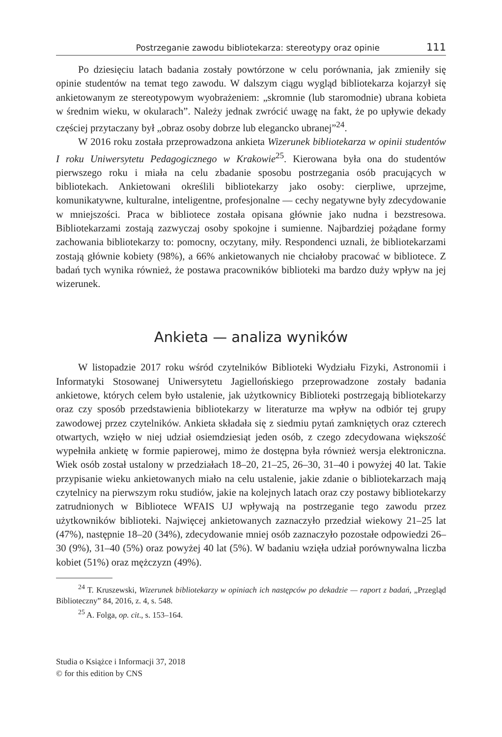Postrzeganie zawodu bibliotekarza: stereotypy oraz opinie 111
Po dziesięciu latach badania zostały powtórzone w celu porównania, jak zmieniły się opinie studentów na temat tego zawodu. W dalszym ciągu wygląd bibliotekarza kojarzył się ankietowanym ze stereotypowym wyobrażeniem: „skromnie (lub staromodnie) ubrana kobieta w średnim wieku, w okularach”. Należy jednak zwrócić uwagę na fakt, że po upływie dekady częściej przytaczany był „obraz osoby dobrze lub elegancko ubranej”<sup>24</sup>.
W 2016 roku została przeprowadzona ankieta Wizerunek bibliotekarza w opinii studentów I roku Uniwersytetu Pedagogicznego w Krakowie<sup>25</sup>. Kierowana była ona do studentów pierwszego roku i miała na celu zbadanie sposobu postrzegania osób pracujących w bibliotekach. Ankietowani określili bibliotekarzy jako osoby: cierpliwe, uprzejme, komunikatywne, kulturalne, inteligentne, profesjonalne — cechy negatywne były zdecydowanie w mniejszości. Praca w bibliotece została opisana głównie jako nudna i bezstresowa. Bibliotekarzami zostają zazwyczaj osoby spokojne i sumienne. Najbardziej pożądane formy zachowania bibliotekarzy to: pomocny, oczytany, miły. Respondenci uznali, że bibliotekarzami zostają głównie kobiety (98%), a 66% ankietowanych nie chciałoby pracować w bibliotece. Z badań tych wynika również, że postawa pracowników biblioteki ma bardzo duży wpływ na jej wizerunek.
Ankieta — analiza wyników
W listopadzie 2017 roku wśród czytelników Biblioteki Wydziału Fizyki, Astronomii i Informatyki Stosowanej Uniwersytetu Jagiellońskiego przeprowadzone zostały badania ankietowe, których celem było ustalenie, jak użytkownicy Biblioteki postrzegają bibliotekarzy oraz czy sposób przedstawienia bibliotekarzy w literaturze ma wpływ na odbiór tej grupy zawodowej przez czytelników. Ankieta składała się z siedmiu pytań zamkniętych oraz czterech otwartych, wzięło w niej udział osiemdziesiąt jeden osób, z czego zdecydowana większość wypełniła ankietę w formie papierowej, mimo że dostępna była również wersja elektroniczna. Wiek osób został ustalony w przedziałach 18–20, 21–25, 26–30, 31–40 i powyżej 40 lat. Takie przypisanie wieku ankietowanych miało na celu ustalenie, jakie zdanie o bibliotekarzach mają czytelnicy na pierwszym roku studiów, jakie na kolejnych latach oraz czy postawy bibliotekarzy zatrudnionych w Bibliotece WFAIS UJ wpływają na postrzeganie tego zawodu przez użytkowników biblioteki. Najwięcej ankietowanych zaznaczyło przedział wiekowy 21–25 lat (47%), następnie 18–20 (34%), zdecydowanie mniej osób zaznaczyło pozostałe odpowiedzi 26–30 (9%), 31–40 (5%) oraz powyżej 40 lat (5%). W badaniu wzięła udział porównywalna liczba kobiet (51%) oraz mężczyzn (49%).
<sup>24</sup> T. Kruszewski, Wizerunek bibliotekarzy w opiniach ich następców po dekadzie — raport z badań, „Przegląd Biblioteczny” 84, 2016, z. 4, s. 548.
<sup>25</sup> A. Folga, op. cit., s. 153–164.
Studia o Książce i Informacji 37, 2018
© for this edition by CNS